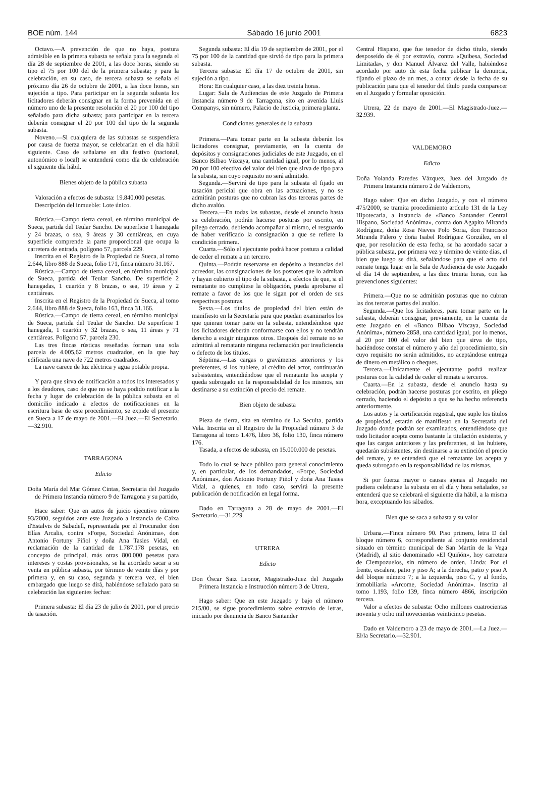BOE núm. 144 Sábado 16 junio 2001 6823
Octavo.—A prevención de que no haya, postura admisible en la primera subasta se señala para la segunda el día 28 de septiembre de 2001, a las doce horas, siendo su tipo el 75 por 100 del de la primera subasta; y para la celebración, en su caso, de tercera subasta se señala el próximo día 26 de octubre de 2001, a las doce horas, sin sujeción a tipo. Para participar en la segunda subasta los licitadores deberán consignar en la forma prevenida en el número uno de la presente resolución el 20 por 100 del tipo señalado para dicha subasta; para participar en la tercera deberán consignar el 20 por 100 del tipo de la segunda subasta.
Noveno.—Si cualquiera de las subastas se suspendiera por causa de fuerza mayor, se celebrarían en el día hábil siguiente. Caso de señalarse en día festivo (nacional, autonómico o local) se entenderá como día de celebración el siguiente día hábil.
Bienes objeto de la pública subasta
Valoración a efectos de subasta: 19.840.000 pesetas.
Descripción del inmueble: Lote único.
Rústica.—Campo tierra cereal, en término municipal de Sueca, partida del Teular Sancho. De superficie 1 hanegada y 24 brazas, o sea, 9 áreas y 30 centiáreas, en cuya superficie comprende la parte proporcional que ocupa la carretera de entrada, polígono 57, parcela 229.
Inscrita en el Registro de la Propiedad de Sueca, al tomo 2.644, libro 888 de Sueca, folio 171, finca número 31.167.
Rústica.—Campo de tierra cereal, en término municipal de Sueca, partida del Teular Sancho. De superficie 2 hanegadas, 1 cuartón y 8 brazas, o sea, 19 áreas y 2 centiáreas.
Inscrita en el Registro de la Propiedad de Sueca, al tomo 2.644, libro 888 de Sueca, folio 163, finca 31.166.
Rústica.—Campo de tierra cereal, en término municipal de Sueca, partida del Teular de Sancho. De superficie 1 hanegada, 1 cuartón y 32 brazas, o sea, 11 áreas y 71 centiáreas. Polígono 57, parcela 230.
Las tres fincas rústicas reseñadas forman una sola parcela de 4.005,62 metros cuadrados, en la que hay edificada una nave de 722 metros cuadrados.
La nave carece de luz eléctrica y agua potable propia.
Y para que sirva de notificación a todos los interesados y a los deudores, caso de que no se haya podido notificar a la fecha y lugar de celebración de la pública subasta en el domicilio indicado a efectos de notificaciones en la escritura base de este procedimiento, se expide el presente en Sueca a 17 de mayo de 2001.—El Juez.—El Secretario.—32.910.
TARRAGONA
Edicto
Doña María del Mar Gómez Cintas, Secretaria del Juzgado de Primera Instancia número 9 de Tarragona y su partido,
Hace saber: Que en autos de juicio ejecutivo número 93/2000, seguidos ante este Juzgado a instancia de Caixa d'Estalvis de Sabadell, representada por el Procurador don Elías Arcalis, contra «Forpe, Sociedad Anónima», don Antonio Fortuny Piñol y doña Ana Tasies Vidal, en reclamación de la cantidad de 1.787.178 pesetas, en concepto de principal, más otras 800.000 pesetas para intereses y costas provisionales, se ha acordado sacar a su venta en pública subasta, por término de veinte días y por primera y, en su caso, segunda y tercera vez, el bien embargado que luego se dirá, habiéndose señalado para su celebración las siguientes fechas:
Primera subasta: El día 23 de julio de 2001, por el precio de tasación.
Segunda subasta: El día 19 de septiembre de 2001, por el 75 por 100 de la cantidad que sirvió de tipo para la primera subasta.
Tercera subasta: El día 17 de octubre de 2001, sin sujeción a tipo.
Hora: En cualquier caso, a las diez treinta horas.
Lugar: Sala de Audiencias de este Juzgado de Primera Instancia número 9 de Tarragona, sito en avenida Lluis Companys, sin número, Palacio de Justicia, primera planta.
Condiciones generales de la subasta
Primera.—Para tomar parte en la subasta deberán los licitadores consignar, previamente, en la cuenta de depósitos y consignaciones judiciales de este Juzgado, en el Banco Bilbao Vizcaya, una cantidad igual, por lo menos, al 20 por 100 efectivo del valor del bien que sirva de tipo para la subasta, sin cuyo requisito no será admitido.
Segunda.—Servirá de tipo para la subasta el fijado en tasación pericial que obra en las actuaciones, y no se admitirán posturas que no cubran las dos terceras partes de dicho avalúo.
Tercera.—En todas las subastas, desde el anuncio hasta su celebración, podrán hacerse posturas por escrito, en pliego cerrado, debiendo acompañar al mismo, el resguardo de haber verificado la consignación a que se refiere la condición primera.
Cuarta.—Sólo el ejecutante podrá hacer postura a calidad de ceder el remate a un tercero.
Quinta.—Podrán reservarse en depósito a instancias del acreedor, las consignaciones de los postores que lo admitan y hayan cubierto el tipo de la subasta, a efectos de que, si el rematante no cumpliese la obligación, pueda aprobarse el remate a favor de los que le sigan por el orden de sus respectivas posturas.
Sexta.—Los títulos de propiedad del bien están de manifiesto en la Secretaría para que puedan examinarlos los que quieran tomar parte en la subasta, entendiéndose que los licitadores deberán conformarse con ellos y no tendrán derecho a exigir ningunos otros. Después del remate no se admitirá al rematante ninguna reclamación por insuficiencia o defecto de los títulos.
Séptima.—Las cargas o gravámenes anteriores y los preferentes, si los hubiere, al crédito del actor, continuarán subsistentes, entendiéndose que el rematante los acepta y queda subrogado en la responsabilidad de los mismos, sin destinarse a su extinción el precio del remate.
Bien objeto de subasta
Pieza de tierra, sita en término de La Secuita, partida Vela. Inscrita en el Registro de la Propiedad número 3 de Tarragona al tomo 1.476, libro 36, folio 130, finca número 176.
Tasada, a efectos de subasta, en 15.000.000 de pesetas.
Todo lo cual se hace público para general conocimiento y, en particular, de los demandados, «Forpe, Sociedad Anónima», don Antonio Fortuny Piñol y doña Ana Tasies Vidal, a quienes, en todo caso, servirá la presente publicación de notificación en legal forma.
Dado en Tarragona a 28 de mayo de 2001.—El Secretario.—31.229.
UTRERA
Edicto
Don Óscar Saiz Leonor, Magistrado-Juez del Juzgado Primera Instancia e Instrucción número 3 de Utrera,
Hago saber: Que en este Juzgado y bajo el número 215/00, se sigue procedimiento sobre extravío de letras, iniciado por denuncia de Banco Santander
Central Hispano, que fue tenedor de dicho título, siendo desposeído de él por extravío, contra «Quibesa, Sociedad Limitada», y don Manuel Álvarez del Valle, habiéndose acordado por auto de esta fecha publicar la denuncia, fijando el plazo de un mes, a contar desde la fecha de su publicación para que el tenedor del título pueda comparecer en el Juzgado y formular oposición.
Utrera, 22 de mayo de 2001.—El Magistrado-Juez.—32.939.
VALDEMORO
Edicto
Doña Yolanda Paredes Vázquez, Juez del Juzgado de Primera Instancia número 2 de Valdemoro,
Hago saber: Que en dicho Juzgado, y con el número 475/2000, se tramita procedimiento artículo 131 de la Ley Hipotecaria, a instancia de «Banco Santander Central Hispano, Sociedad Anónima», contra don Agapito Miranda Rodríguez, doña Rosa Nieves Polo Soria, don Francisco Miranda Falero y doña Isabel Rodríguez González, en el que, por resolución de esta fecha, se ha acordado sacar a pública subasta, por primera vez y término de veinte días, el bien que luego se dirá, señalándose para que el acto del remate tenga lugar en la Sala de Audiencia de este Juzgado el día 14 de septiembre, a las diez treinta horas, con las prevenciones siguientes:
Primera.—Que no se admitirán posturas que no cubran las dos terceras partes del avalúo.
Segunda.—Que los licitadores, para tomar parte en la subasta, deberán consignar, previamente, en la cuenta de este Juzgado en el «Banco Bilbao Vizcaya, Sociedad Anónima», número 2858, una cantidad igual, por lo menos, al 20 por 100 del valor del bien que sirva de tipo, haciéndose constar el número y año del procedimiento, sin cuyo requisito no serán admitidos, no aceptándose entrega de dinero en metálico o cheques.
Tercera.—Únicamente el ejecutante podrá realizar posturas con la calidad de ceder el remate a terceros.
Cuarta.—En la subasta, desde el anuncio hasta su celebración, podrán hacerse posturas por escrito, en pliego cerrado, haciendo el depósito a que se ha hecho referencia anteriormente.
Los autos y la certificación registral, que suple los títulos de propiedad, estarán de manifiesto en la Secretaría del Juzgado donde podrán ser examinados, entendiéndose que todo licitador acepta como bastante la titulación existente, y que las cargas anteriores y las preferentes, si las hubiere, quedarán subsistentes, sin destinarse a su extinción el precio del remate, y se entenderá que el rematante las acepta y queda subrogado en la responsabilidad de las mismas.
Si por fuerza mayor o causas ajenas al Juzgado no pudiera celebrarse la subasta en el día y hora señalados, se entenderá que se celebrará el siguiente día hábil, a la misma hora, exceptuando los sábados.
Bien que se saca a subasta y su valor
Urbana.—Finca número 90. Piso primero, letra D del bloque número 6, correspondiente al conjunto residencial situado en término municipal de San Martín de la Vega (Madrid), al sitio denominado «El Quiñón», hoy carretera de Ciempozuelos, sin número de orden. Linda: Por el frente, escalera, patio y piso A; a la derecha, patio y piso A del bloque número 7; a la izquierda, piso C, y al fondo, inmobiliaria «Arcome, Sociedad Anónima». Inscrita al tomo 1.193, folio 139, finca número 4866, inscripción tercera.
Valor a efectos de subasta: Ocho millones cuatrocientas noventa y ocho mil novecientas veinticinco pesetas.
Dado en Valdemoro a 23 de mayo de 2001.—La Juez.—El/la Secretario.—32.901.